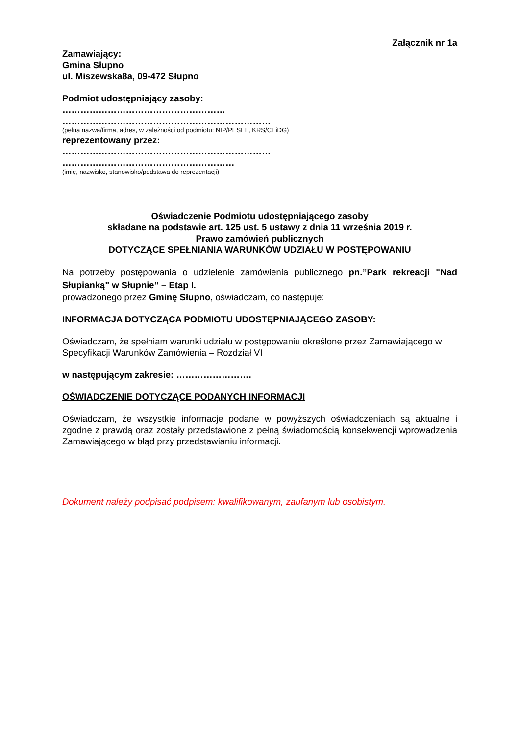Załącznik nr 1a
Zamawiający:
Gmina Słupno
ul. Miszewska8a, 09-472 Słupno
Podmiot udostępniający zasoby:
………………………………………………
……………………………………………………………
(pełna nazwa/firma, adres, w zależności od podmiotu: NIP/PESEL, KRS/CEiDG)
reprezentowany przez:
……………………………………………………………
…………………………………………………
(imię, nazwisko, stanowisko/podstawa do reprezentacji)
Oświadczenie Podmiotu udostępniającego zasoby
składane na podstawie art. 125 ust. 5 ustawy z dnia 11 września 2019 r.
Prawo zamówień publicznych
DOTYCZĄCE SPEŁNIANIA WARUNKÓW UDZIAŁU W POSTĘPOWANIU
Na potrzeby postępowania o udzielenie zamówienia publicznego pn.”Park rekreacji "Nad Słupianką" w Słupnie” – Etap I.
prowadzonego przez Gminę Słupno, oświadczam, co następuje:
INFORMACJA DOTYCZĄCA PODMIOTU UDOSTĘPNIAJĄCEGO ZASOBY:
Oświadczam, że spełniam warunki udziału w postępowaniu określone przez Zamawiającego w Specyfikacji Warunków Zamówienia – Rozdział VI
w następującym zakresie: …………………….
OŚWIADCZENIE DOTYCZĄCE PODANYCH INFORMACJI
Oświadczam, że wszystkie informacje podane w powyższych oświadczeniach są aktualne i zgodne z prawdą oraz zostały przedstawione z pełną świadomością konsekwencji wprowadzenia Zamawiającego w błąd przy przedstawianiu informacji.
Dokument należy podpisać podpisem: kwalifikowanym, zaufanym lub osobistym.